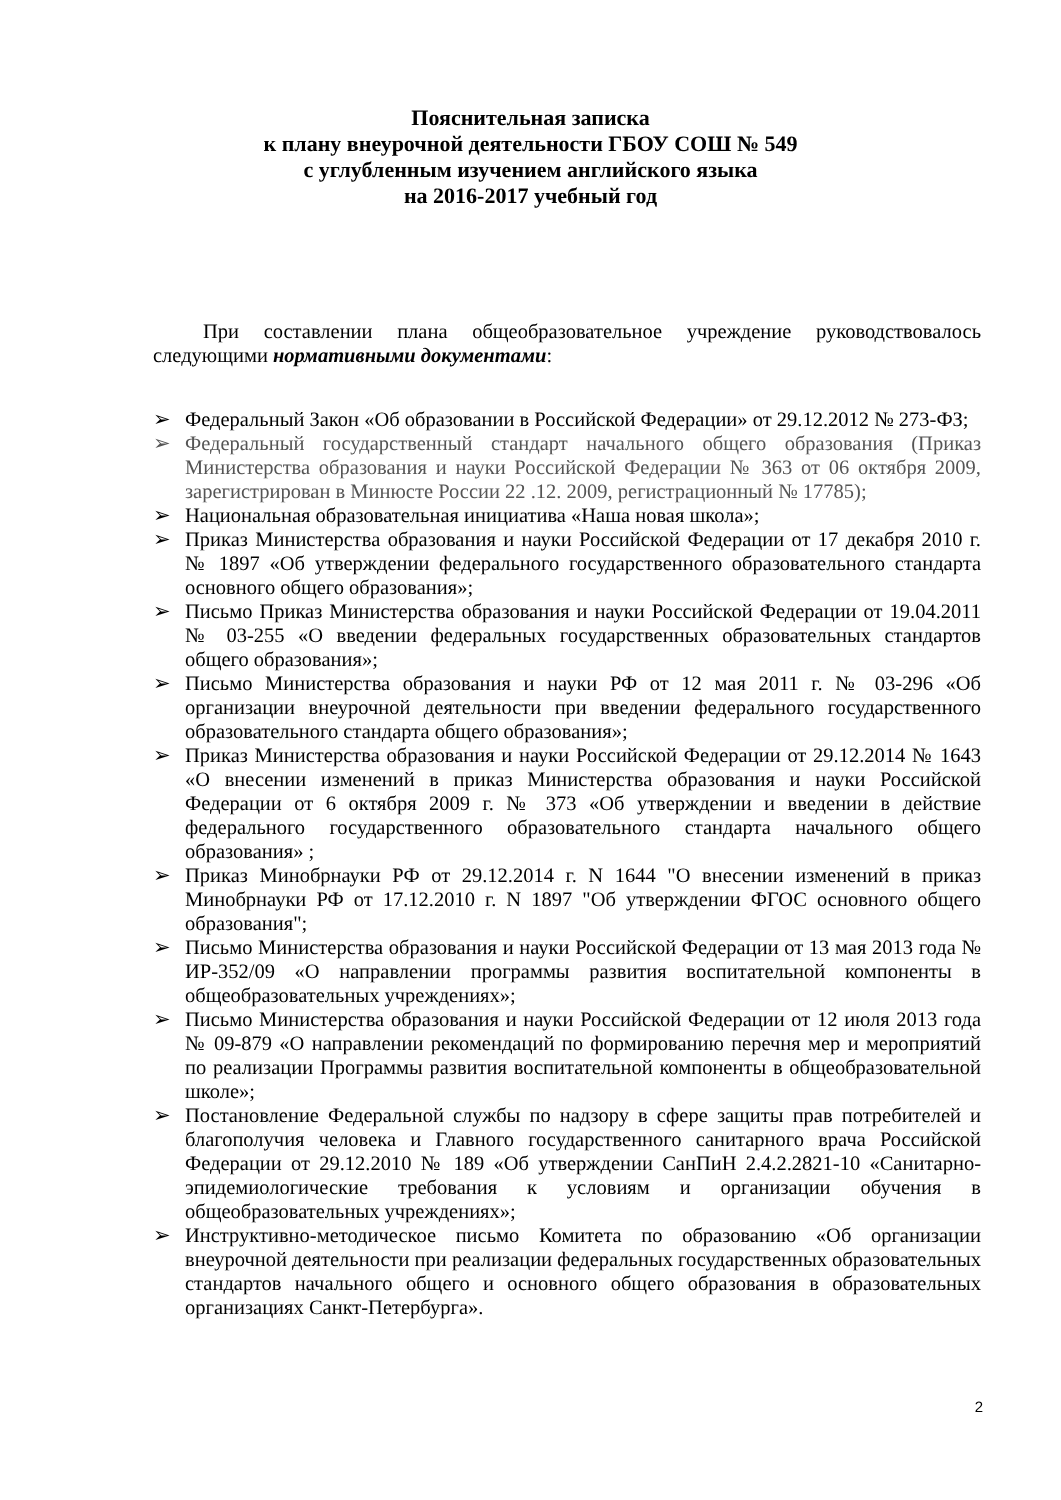Пояснительная записка
к плану внеурочной деятельности ГБОУ СОШ № 549
с углубленным изучением английского языка
на 2016-2017 учебный год
При составлении плана общеобразовательное учреждение руководствовалось следующими нормативными документами:
➢ Федеральный Закон «Об образовании в Российской Федерации» от 29.12.2012 № 273-ФЗ;
➢ Федеральный государственный стандарт начального общего образования (Приказ Министерства образования и науки Российской Федерации № 363 от 06 октября 2009, зарегистрирован в Минюсте России 22 .12. 2009, регистрационный № 17785);
➢ Национальная образовательная инициатива «Наша новая школа»;
➢ Приказ Министерства образования и науки Российской Федерации от 17 декабря 2010 г. № 1897 «Об утверждении федерального государственного образовательного стандарта основного общего образования»;
➢ Письмо Приказ Министерства образования и науки Российской Федерации от 19.04.2011 № 03-255 «О введении федеральных государственных образовательных стандартов общего образования»;
➢ Письмо Министерства образования и науки РФ от 12 мая 2011 г. № 03-296 «Об организации внеурочной деятельности при введении федерального государственного образовательного стандарта общего образования»;
➢ Приказ Министерства образования и науки Российской Федерации от 29.12.2014 № 1643 «О внесении изменений в приказ Министерства образования и науки Российской Федерации от 6 октября 2009 г. № 373 «Об утверждении и введении в действие федерального государственного образовательного стандарта начального общего образования» ;
➢ Приказ Минобрнауки РФ от 29.12.2014 г. N 1644 "О внесении изменений в приказ Минобрнауки РФ от 17.12.2010 г. N 1897 "Об утверждении ФГОС основного общего образования";
➢ Письмо Министерства образования и науки Российской Федерации от 13 мая 2013 года № ИР-352/09 «О направлении программы развития воспитательной компоненты в общеобразовательных учреждениях»;
➢ Письмо Министерства образования и науки Российской Федерации от 12 июля 2013 года № 09-879 «О направлении рекомендаций по формированию перечня мер и мероприятий по реализации Программы развития воспитательной компоненты в общеобразовательной школе»;
➢ Постановление Федеральной службы по надзору в сфере защиты прав потребителей и благополучия человека и Главного государственного санитарного врача Российской Федерации от 29.12.2010 № 189 «Об утверждении СанПиН 2.4.2.2821-10 «Санитарно-эпидемиологические требования к условиям и организации обучения в общеобразовательных учреждениях»;
➢ Инструктивно-методическое письмо Комитета по образованию «Об организации внеурочной деятельности при реализации федеральных государственных образовательных стандартов начального общего и основного общего образования в образовательных организациях Санкт-Петербурга».
2